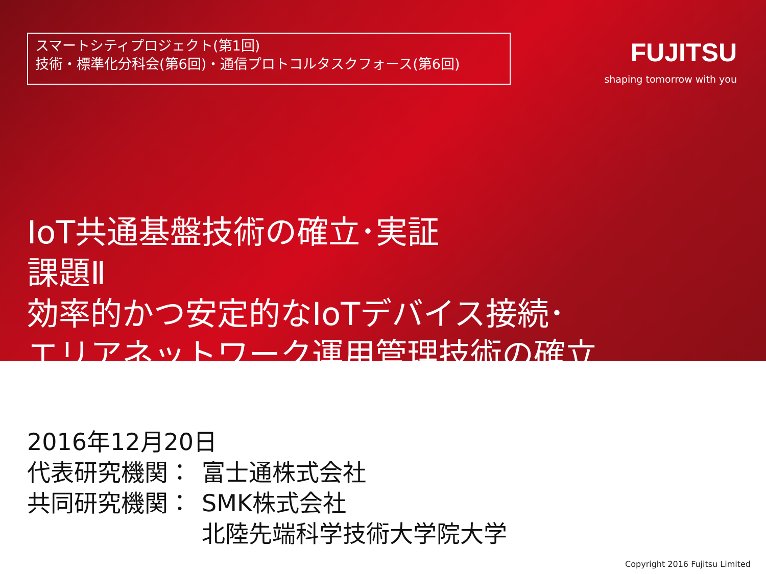スマートシティプロジェクト(第1回)
技術・標準化分科会(第6回)・通信プロトコルタスクフォース(第6回)
FUJITSU
shaping tomorrow with you
IoT共通基盤技術の確立･実証
課題Ⅱ
効率的かつ安定的なIoTデバイス接続･
エリアネットワーク運用管理技術の確立
2016年12月20日
| 代表研究機関： | 富士通株式会社 |
| 共同研究機関： | SMK株式会社 北陸先端科学技術大学院大学 |
Copyright 2016 Fujitsu Limited